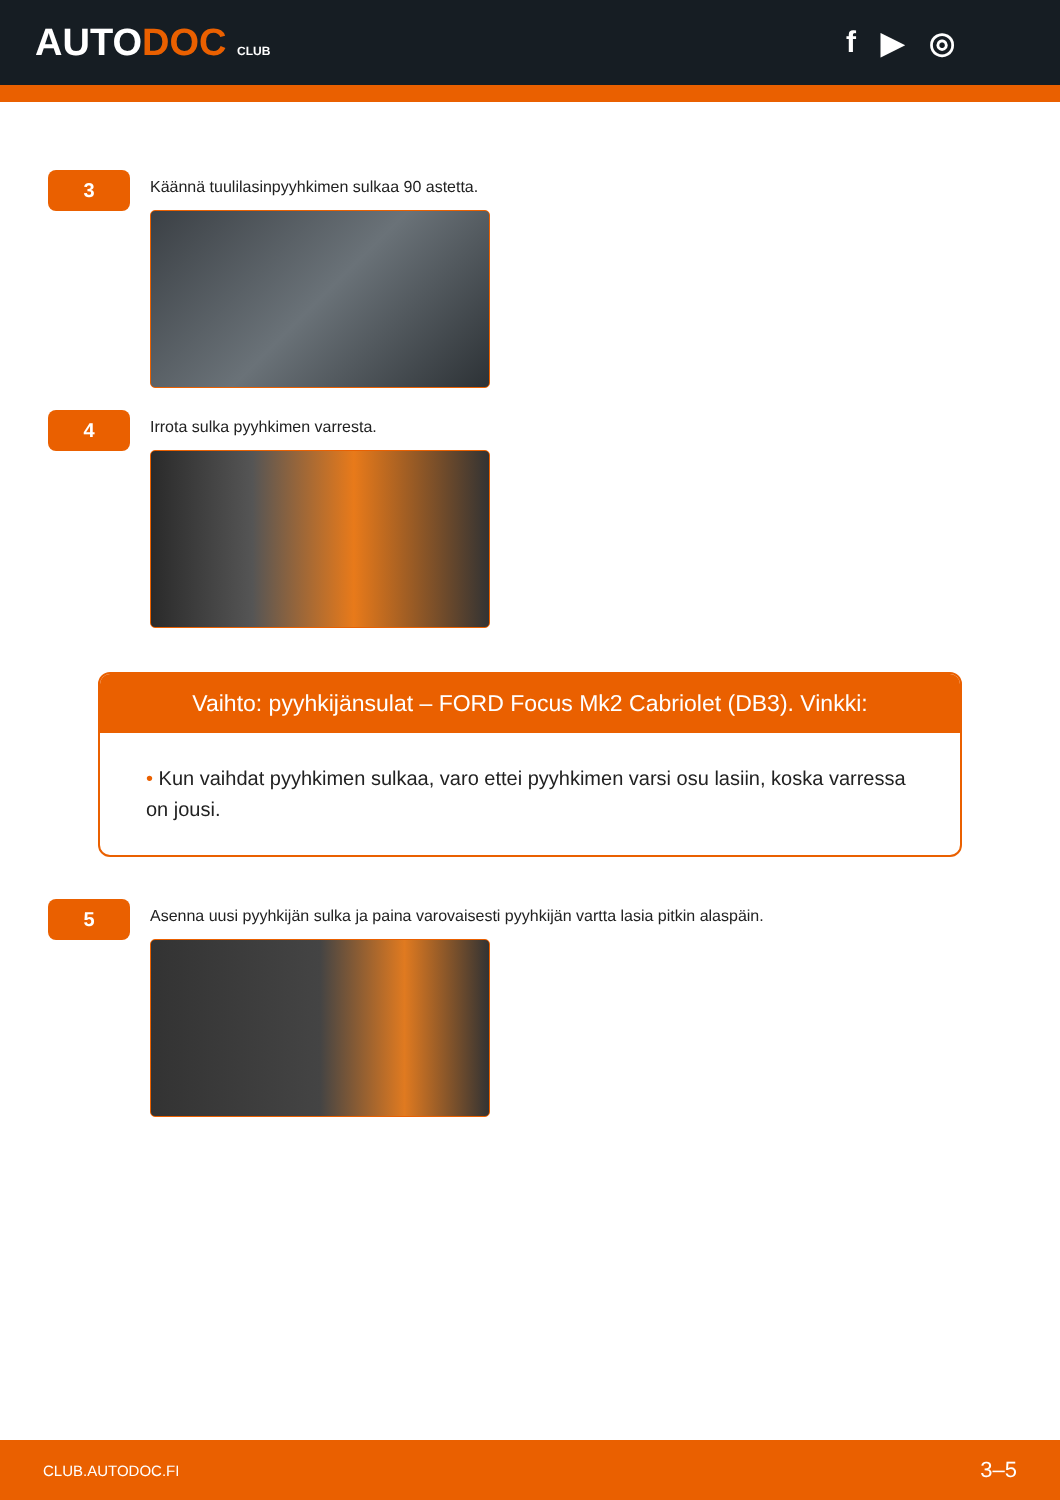AUTODOC CLUB
f ▶ ◎
3
Käännä tuulilasinpyyhkimen sulkaa 90 astetta.
4
Irrota sulka pyyhkimen varresta.
Vaihto: pyyhkijänsulat – FORD Focus Mk2 Cabriolet (DB3). Vinkki:
• Kun vaihdat pyyhkimen sulkaa, varo ettei pyyhkimen varsi osu lasiin, koska varressa on jousi.
5
Asenna uusi pyyhkijän sulka ja paina varovaisesti pyyhkijän vartta lasia pitkin alaspäin.
CLUB.AUTODOC.FI 3–5